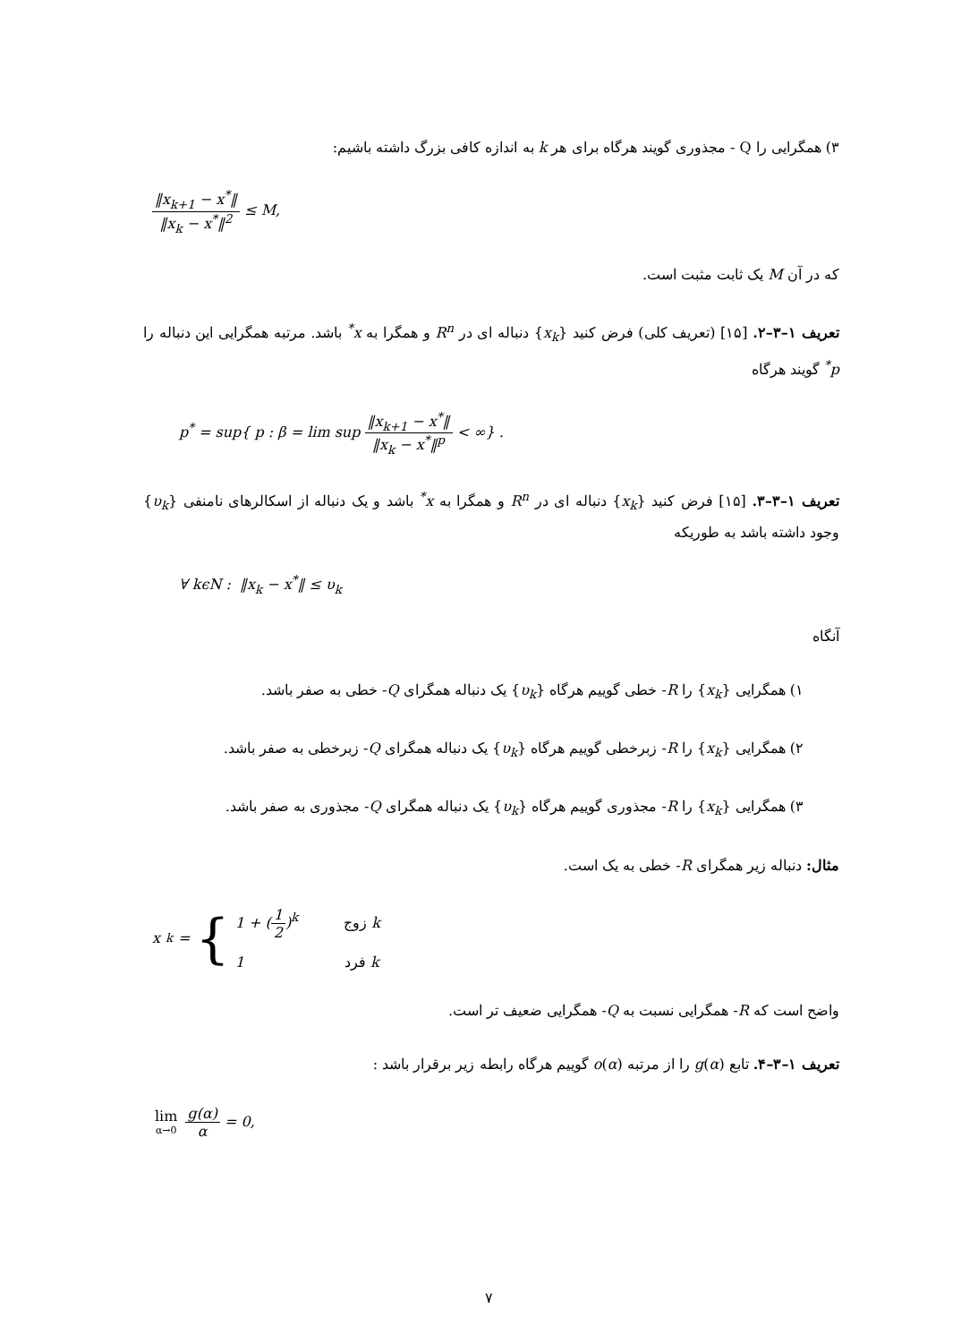۳) همگرایی را Q - مجذوری گویند هرگاه برای هر k به اندازه کافی بزرگ داشته باشیم:
‖x<sub>k+1</sub> − x<sup>*</sup>‖ ‖x<sub>k</sub> − x<sup>*</sup>‖<sup>2</sup> ≤ M,
که در آن M یک ثابت مثبت است.
تعریف ۱–۳–۲. [۱۵] (تعریف کلی) فرض کنید {x<sub>k</sub>} دنباله ای در R<sup>n</sup> و همگرا به x<sup>*</sup> باشد. مرتبه همگرایی این دنباله را p<sup>*</sup> گویند هرگاه
p<sup>*</sup> = sup{ p : β = lim sup ‖x<sub>k+1</sub> − x<sup>*</sup>‖ ‖x<sub>k</sub> − x<sup>*</sup>‖<sup>p</sup> < ∞} .
تعریف ۱–۳–۳. [۱۵] فرض کنید {x<sub>k</sub>} دنباله ای در R<sup>n</sup> و همگرا به x<sup>*</sup> باشد و یک دنباله از اسکالرهای نامنفی {υ<sub>k</sub>} وجود داشته باشد به طوریکه
∀ kϵN : ‖x<sub>k</sub> − x<sup>*</sup>‖ ≤ υ<sub>k</sub>
آنگاه
۱) همگرایی {x<sub>k</sub>} را R- خطی گوییم هرگاه {υ<sub>k</sub>} یک دنباله همگرای Q- خطی به صفر باشد.
۲) همگرایی {x<sub>k</sub>} را R- زبرخطی گوییم هرگاه {υ<sub>k</sub>} یک دنباله همگرای Q- زبرخطی به صفر باشد.
۳) همگرایی {x<sub>k</sub>} را R- مجذوری گوییم هرگاه {υ<sub>k</sub>} یک دنباله همگرای Q- مجذوری به صفر باشد.
مثال: دنباله زیر همگرای R- خطی به یک است.
x<sub>k</sub> = {
1 + (1 2)<sup>k</sup> k زوج
1 k فرد
واضح است که R- همگرایی نسبت به Q- همگرایی ضعیف تر است.
تعریف ۱–۳–۴. تابع g(α) را از مرتبه o(α) گوییم هرگاه رابطه زیر برقرار باشد :
lim α→0 g(α) α = 0,
۷